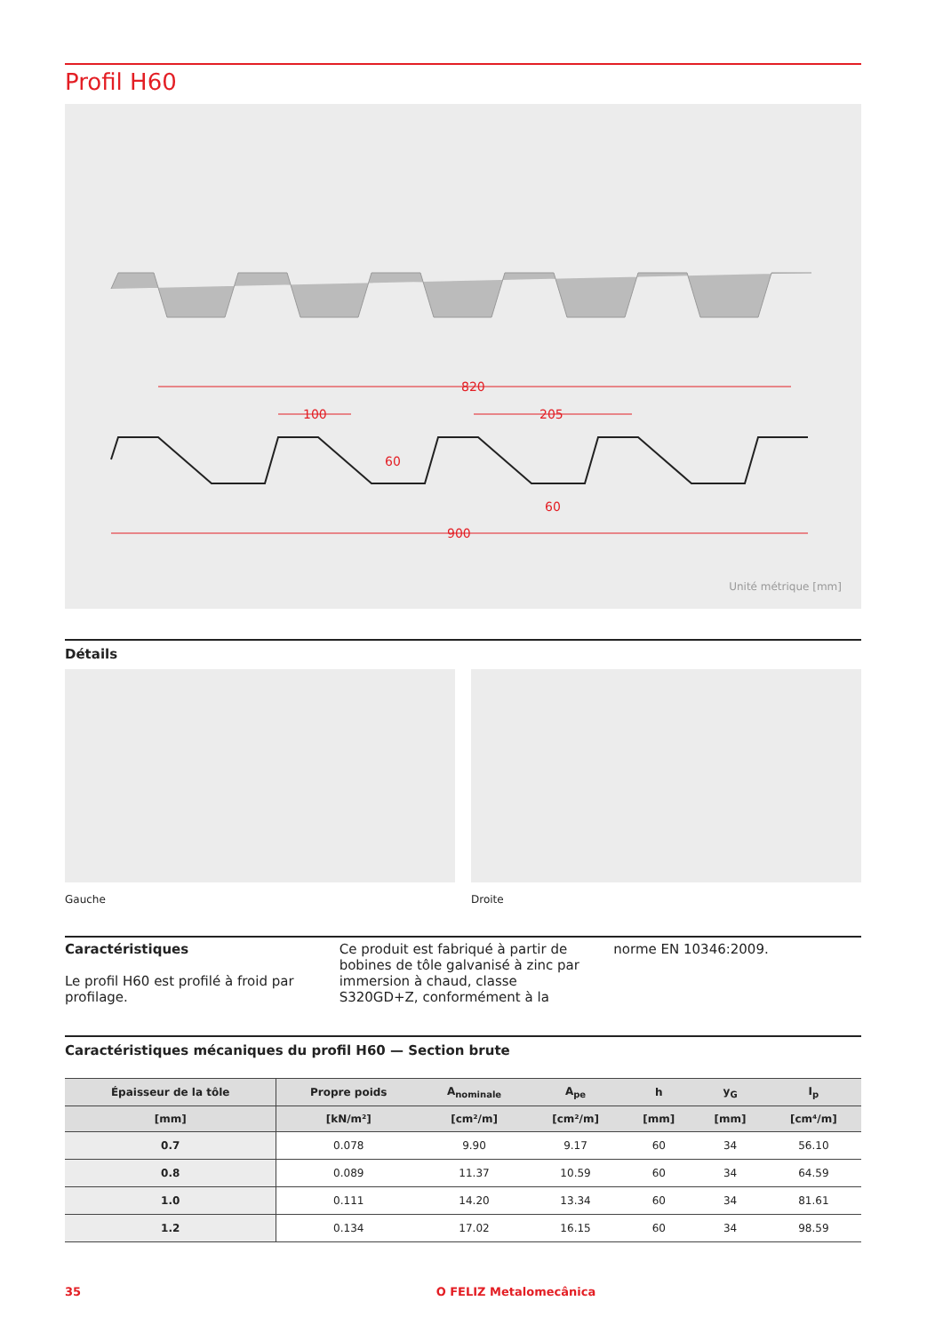Profil H60
820
100
205
60
60
900
Unité métrique [mm]
Détails
Gauche Droite
Caractéristiques
Le profil H60 est profilé à froid par profilage.
Ce produit est fabriqué à partir de bobines de tôle galvanisé à zinc par immersion à chaud, classe S320GD+Z, conformément à la
norme EN 10346:2009.
Caractéristiques mécaniques du profil H60 — Section brute
| Épaisseur de la tôle | Propre poids | A<sub>nominale</sub> | A<sub>pe</sub> | h | y<sub>G</sub> | I<sub>p</sub> |
| --- | --- | --- | --- | --- | --- | --- |
| [mm] | [kN/m²] | [cm²/m] | [cm²/m] | [mm] | [mm] | [cm⁴/m] |
| 0.7 | 0.078 | 9.90 | 9.17 | 60 | 34 | 56.10 |
| 0.8 | 0.089 | 11.37 | 10.59 | 60 | 34 | 64.59 |
| 1.0 | 0.111 | 14.20 | 13.34 | 60 | 34 | 81.61 |
| 1.2 | 0.134 | 17.02 | 16.15 | 60 | 34 | 98.59 |
35 O FELIZ Metalomecânica